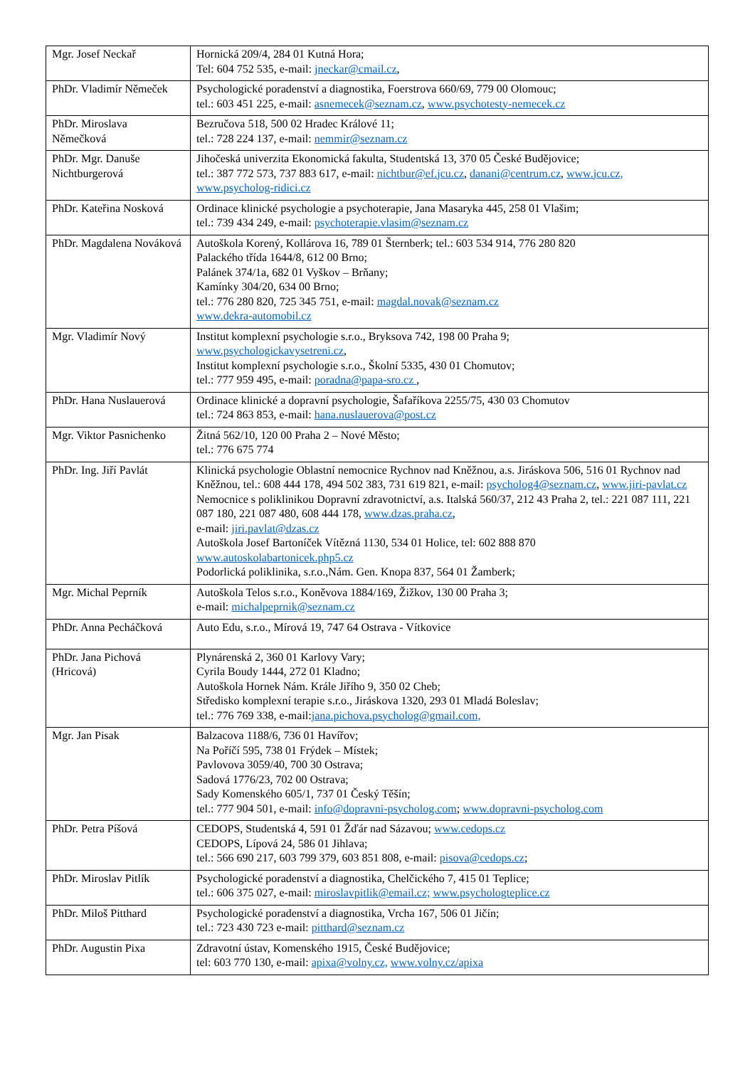| Mgr. Josef Neckař | Hornická 209/4, 284 01 Kutná Hora; Tel: 604 752 535, e-mail: jneckar@cmail.cz , |
| PhDr. Vladimír Němeček | Psychologické poradenství a diagnostika, Foerstrova 660/69, 779 00 Olomouc; tel.: 603 451 225, e-mail: asnemecek@seznam.cz , www.psychotesty-nemecek.cz |
| PhDr. Miroslava Němečková | Bezručova 518, 500 02 Hradec Králové 11; tel.: 728 224 137, e-mail: nemmir@seznam.cz |
| PhDr. Mgr. Danuše Nichtburgerová | Jihočeská univerzita Ekonomická fakulta, Studentská 13, 370 05 České Budějovice; tel.: 387 772 573, 737 883 617, e-mail: nichtbur@ef.jcu.cz , danani@centrum.cz , www.jcu.cz, www.psycholog-ridici.cz |
| PhDr. Kateřina Nosková | Ordinace klinické psychologie a psychoterapie, Jana Masaryka 445, 258 01 Vlašim; tel.: 739 434 249, e-mail: psychoterapie.vlasim@seznam.cz |
| PhDr. Magdalena Nováková | Autoškola Korený, Kollárova 16, 789 01 Šternberk; tel.: 603 534 914, 776 280 820 Palackého třída 1644/8, 612 00 Brno; Palánek 374/1a, 682 01 Vyškov – Brňany; Kamínky 304/20, 634 00 Brno; tel.: 776 280 820, 725 345 751, e-mail: magdal.novak@seznam.cz www.dekra-automobil.cz |
| Mgr. Vladimír Nový | Institut komplexní psychologie s.r.o., Bryksova 742, 198 00 Praha 9; www.psychologickavysetreni.cz , Institut komplexní psychologie s.r.o., Školní 5335, 430 01 Chomutov; tel.: 777 959 495, e-mail: poradna@papa-sro.cz , |
| PhDr. Hana Nuslauerová | Ordinace klinické a dopravní psychologie, Šafaříkova 2255/75, 430 03 Chomutov tel.: 724 863 853, e-mail: hana.nuslauerova@post.cz |
| Mgr. Viktor Pasnichenko | Žitná 562/10, 120 00 Praha 2 – Nové Město; tel.: 776 675 774 |
| PhDr. Ing. Jiří Pavlát | Klinická psychologie Oblastní nemocnice Rychnov nad Kněžnou, a.s. Jiráskova 506, 516 01 Rychnov nad Kněžnou, tel.: 608 444 178, 494 502 383, 731 619 821, e-mail: psycholog4@seznam.cz , www.jiri-pavlat.cz Nemocnice s poliklinikou Dopravní zdravotnictví, a.s. Italská 560/37, 212 43 Praha 2, tel.: 221 087 111, 221 087 180, 221 087 480, 608 444 178, www.dzas.praha.cz , e-mail: jiri.pavlat@dzas.cz Autoškola Josef Bartoníček Vítězná 1130, 534 01 Holice, tel: 602 888 870 www.autoskolabartonicek.php5.cz Podorlická poliklinika, s.r.o.,Nám. Gen. Knopa 837, 564 01 Žamberk; |
| Mgr. Michal Peprník | Autoškola Telos s.r.o., Koněvova 1884/169, Žižkov, 130 00 Praha 3; e-mail: michalpeprnik@seznam.cz |
| PhDr. Anna Pecháčková | Auto Edu, s.r.o., Mírová 19, 747 64 Ostrava - Vítkovice |
| PhDr. Jana Pichová (Hricová) | Plynárenská 2, 360 01 Karlovy Vary; Cyrila Boudy 1444, 272 01 Kladno; Autoškola Hornek Nám. Krále Jiřího 9, 350 02 Cheb; Středisko komplexní terapie s.r.o., Jiráskova 1320, 293 01 Mladá Boleslav; tel.: 776 769 338, e-mail: jana.pichova.psycholog@gmail.com, |
| Mgr. Jan Pisak | Balzacova 1188/6, 736 01 Havířov; Na Poříčí 595, 738 01 Frýdek – Místek; Pavlovova 3059/40, 700 30 Ostrava; Sadová 1776/23, 702 00 Ostrava; Sady Komenského 605/1, 737 01 Český Těšín; tel.: 777 904 501, e-mail: info@dopravni-psycholog.com ; www.dopravni-psycholog.com |
| PhDr. Petra Píšová | CEDOPS, Studentská 4, 591 01 Žďár nad Sázavou; www.cedops.cz CEDOPS, Lípová 24, 586 01 Jihlava; tel.: 566 690 217, 603 799 379, 603 851 808, e-mail: pisova@cedops.cz ; |
| PhDr. Miroslav Pitlík | Psychologické poradenství a diagnostika, Chelčického 7, 415 01 Teplice; tel.: 606 375 027, e-mail: miroslavpitlik@email.cz; www.psychologteplice.cz |
| PhDr. Miloš Pitthard | Psychologické poradenství a diagnostika, Vrcha 167, 506 01 Jičín; tel.: 723 430 723 e-mail: pitthard@seznam.cz |
| PhDr. Augustin Pixa | Zdravotní ústav, Komenského 1915, České Budějovice; tel: 603 770 130, e-mail: apixa@volny.cz, www.volny.cz/apixa |